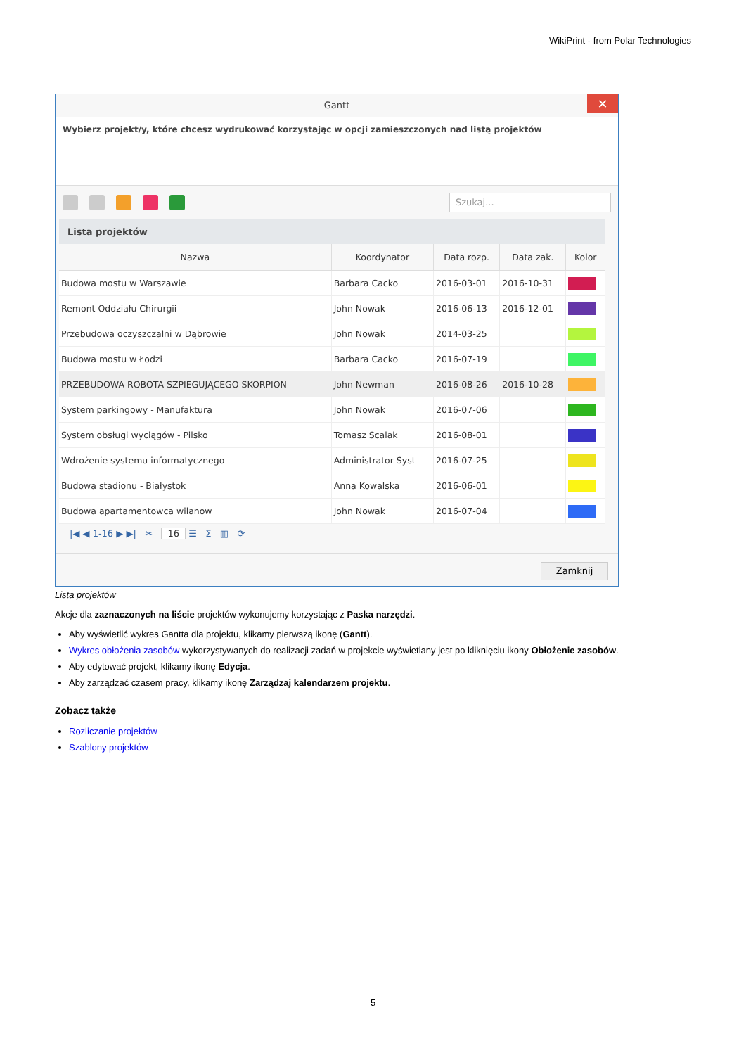WikiPrint - from Polar Technologies
Gantt ✕
Wybierz projekt/y, które chcesz wydrukować korzystając w opcji zamieszczonych nad listą projektów
Szukaj...
Lista projektów
| Nazwa | Koordynator | Data rozp. | Data zak. | Kolor |
| --- | --- | --- | --- | --- |
| Budowa mostu w Warszawie | Barbara Cacko | 2016-03-01 | 2016-10-31 | |
| Remont Oddziału Chirurgii | John Nowak | 2016-06-13 | 2016-12-01 | |
| Przebudowa oczyszczalni w Dąbrowie | John Nowak | 2014-03-25 | | |
| Budowa mostu w Łodzi | Barbara Cacko | 2016-07-19 | | |
| PRZEBUDOWA ROBOTA SZPIEGUJĄCEGO SKORPION | John Newman | 2016-08-26 | 2016-10-28 | |
| System parkingowy - Manufaktura | John Nowak | 2016-07-06 | | |
| System obsługi wyciągów - Pilsko | Tomasz Scalak | 2016-08-01 | | |
| Wdrożenie systemu informatycznego | Administrator Syst | 2016-07-25 | | |
| Budowa stadionu - Białystok | Anna Kowalska | 2016-06-01 | | |
| Budowa apartamentowca wilanow | John Nowak | 2016-07-04 | | |
|◀ ◀ 1-16 ▶ ▶| ✂ 16 ☰ Σ ▥ ⟳
Zamknij
Lista projektów
Akcje dla zaznaczonych na liście projektów wykonujemy korzystając z Paska narzędzi.
Aby wyświetlić wykres Gantta dla projektu, klikamy pierwszą ikonę (Gantt).
Wykres obłożenia zasobów wykorzystywanych do realizacji zadań w projekcie wyświetlany jest po kliknięciu ikony Obłożenie zasobów.
Aby edytować projekt, klikamy ikonę Edycja.
Aby zarządzać czasem pracy, klikamy ikonę Zarządzaj kalendarzem projektu.
Zobacz także
Rozliczanie projektów
Szablony projektów
5